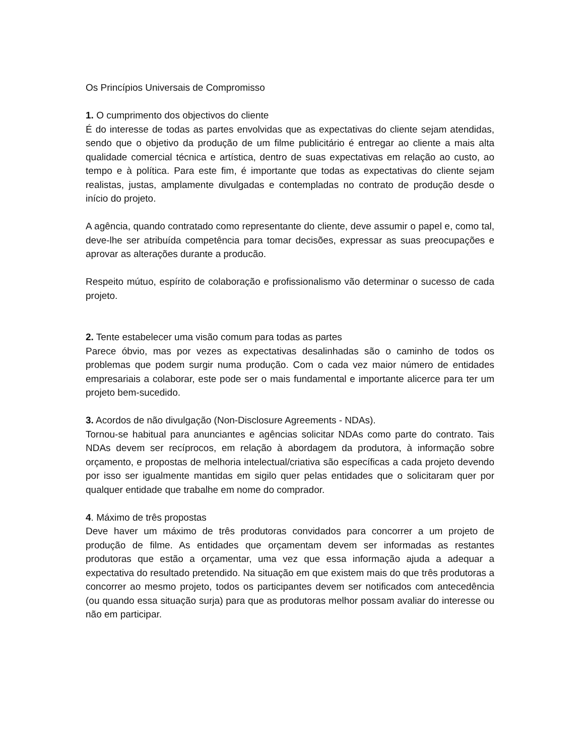Os Princípios Universais de Compromisso
1. O cumprimento dos objectivos do cliente
É do interesse de todas as partes envolvidas que as expectativas do cliente sejam atendidas, sendo que o objetivo da produção de um filme publicitário é entregar ao cliente a mais alta qualidade comercial técnica e artística, dentro de suas expectativas em relação ao custo, ao tempo e à política. Para este fim, é importante que todas as expectativas do cliente sejam realistas, justas, amplamente divulgadas e contempladas no contrato de produção desde o início do projeto.
A agência, quando contratado como representante do cliente, deve assumir o papel e, como tal, deve-lhe ser atribuída competência para tomar decisões, expressar as suas preocupações e aprovar as alterações durante a producão.
Respeito mútuo, espírito de colaboração e profissionalismo vão determinar o sucesso de cada projeto.
2. Tente estabelecer uma visão comum para todas as partes
Parece óbvio, mas por vezes as expectativas desalinhadas são o caminho de todos os problemas que podem surgir numa produção. Com o cada vez maior número de entidades empresariais a colaborar, este pode ser o mais fundamental e importante alicerce para ter um projeto bem-sucedido.
3. Acordos de não divulgação (Non-Disclosure Agreements - NDAs).
Tornou-se habitual para anunciantes e agências solicitar NDAs como parte do contrato. Tais NDAs devem ser recíprocos, em relação à abordagem da produtora, à informação sobre orçamento, e propostas de melhoria intelectual/criativa são específicas a cada projeto devendo por isso ser igualmente mantidas em sigilo quer pelas entidades que o solicitaram quer por qualquer entidade que trabalhe em nome do comprador.
4. Máximo de três propostas
Deve haver um máximo de três produtoras convidados para concorrer a um projeto de produção de filme. As entidades que orçamentam devem ser informadas as restantes produtoras que estão a orçamentar, uma vez que essa informação ajuda a adequar a expectativa do resultado pretendido. Na situação em que existem mais do que três produtoras a concorrer ao mesmo projeto, todos os participantes devem ser notificados com antecedência (ou quando essa situação surja) para que as produtoras melhor possam avaliar do interesse ou não em participar.